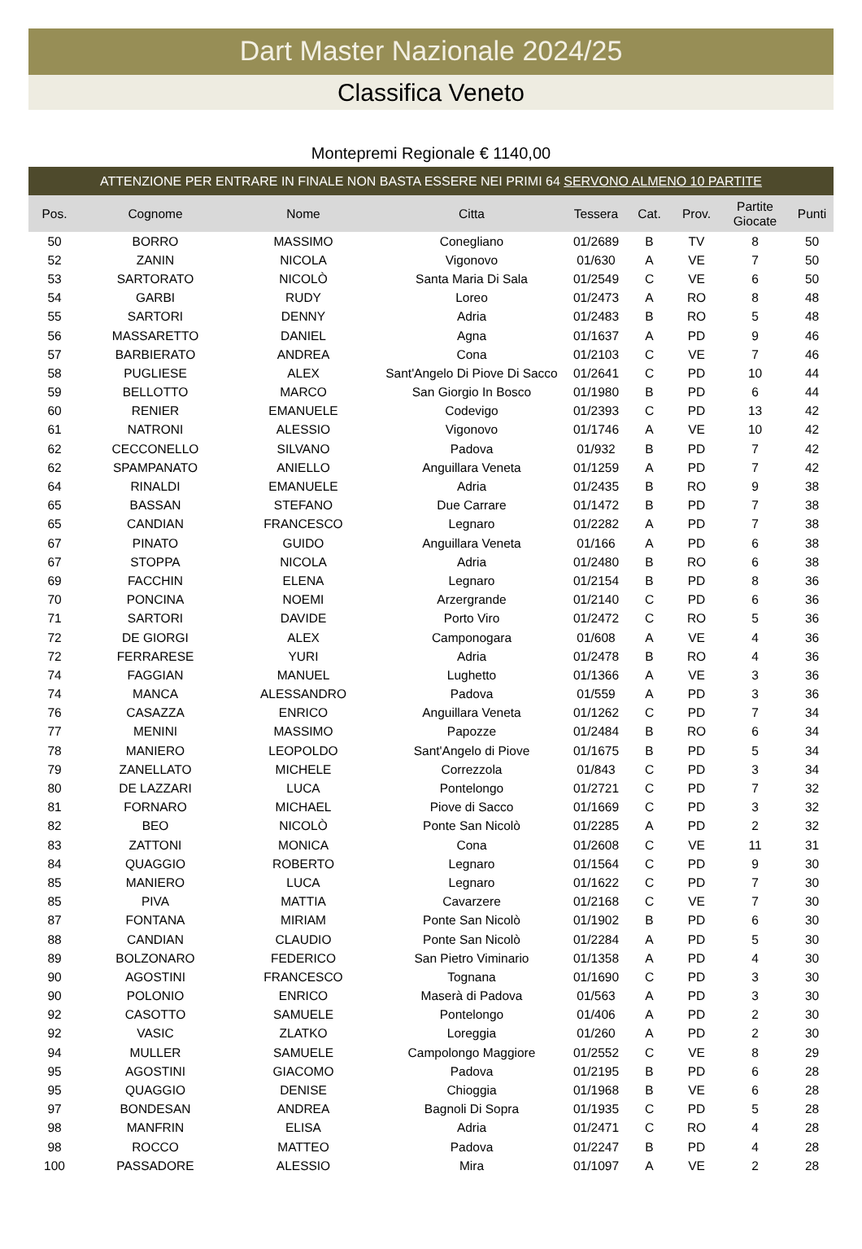Dart Master Nazionale 2024/25
Classifica Veneto
Montepremi Regionale € 1140,00
ATTENZIONE PER ENTRARE IN FINALE NON BASTA ESSERE NEI PRIMI 64 SERVONO ALMENO 10 PARTITE
| Pos. | Cognome | Nome | Citta | Tessera | Cat. | Prov. | Partite Giocate | Punti |
| --- | --- | --- | --- | --- | --- | --- | --- | --- |
| 50 | BORRO | MASSIMO | Conegliano | 01/2689 | B | TV | 8 | 50 |
| 52 | ZANIN | NICOLA | Vigonovo | 01/630 | A | VE | 7 | 50 |
| 53 | SARTORATO | NICOLÒ | Santa Maria Di Sala | 01/2549 | C | VE | 6 | 50 |
| 54 | GARBI | RUDY | Loreo | 01/2473 | A | RO | 8 | 48 |
| 55 | SARTORI | DENNY | Adria | 01/2483 | B | RO | 5 | 48 |
| 56 | MASSARETTO | DANIEL | Agna | 01/1637 | A | PD | 9 | 46 |
| 57 | BARBIERATO | ANDREA | Cona | 01/2103 | C | VE | 7 | 46 |
| 58 | PUGLIESE | ALEX | Sant'Angelo Di Piove Di Sacco | 01/2641 | C | PD | 10 | 44 |
| 59 | BELLOTTO | MARCO | San Giorgio In Bosco | 01/1980 | B | PD | 6 | 44 |
| 60 | RENIER | EMANUELE | Codevigo | 01/2393 | C | PD | 13 | 42 |
| 61 | NATRONI | ALESSIO | Vigonovo | 01/1746 | A | VE | 10 | 42 |
| 62 | CECCONELLO | SILVANO | Padova | 01/932 | B | PD | 7 | 42 |
| 62 | SPAMPANATO | ANIELLO | Anguillara Veneta | 01/1259 | A | PD | 7 | 42 |
| 64 | RINALDI | EMANUELE | Adria | 01/2435 | B | RO | 9 | 38 |
| 65 | BASSAN | STEFANO | Due Carrare | 01/1472 | B | PD | 7 | 38 |
| 65 | CANDIAN | FRANCESCO | Legnaro | 01/2282 | A | PD | 7 | 38 |
| 67 | PINATO | GUIDO | Anguillara Veneta | 01/166 | A | PD | 6 | 38 |
| 67 | STOPPA | NICOLA | Adria | 01/2480 | B | RO | 6 | 38 |
| 69 | FACCHIN | ELENA | Legnaro | 01/2154 | B | PD | 8 | 36 |
| 70 | PONCINA | NOEMI | Arzergrande | 01/2140 | C | PD | 6 | 36 |
| 71 | SARTORI | DAVIDE | Porto Viro | 01/2472 | C | RO | 5 | 36 |
| 72 | DE GIORGI | ALEX | Camponogara | 01/608 | A | VE | 4 | 36 |
| 72 | FERRARESE | YURI | Adria | 01/2478 | B | RO | 4 | 36 |
| 74 | FAGGIAN | MANUEL | Lughetto | 01/1366 | A | VE | 3 | 36 |
| 74 | MANCA | ALESSANDRO | Padova | 01/559 | A | PD | 3 | 36 |
| 76 | CASAZZA | ENRICO | Anguillara Veneta | 01/1262 | C | PD | 7 | 34 |
| 77 | MENINI | MASSIMO | Papozze | 01/2484 | B | RO | 6 | 34 |
| 78 | MANIERO | LEOPOLDO | Sant'Angelo di Piove | 01/1675 | B | PD | 5 | 34 |
| 79 | ZANELLATO | MICHELE | Correzzola | 01/843 | C | PD | 3 | 34 |
| 80 | DE LAZZARI | LUCA | Pontelongo | 01/2721 | C | PD | 7 | 32 |
| 81 | FORNARO | MICHAEL | Piove di Sacco | 01/1669 | C | PD | 3 | 32 |
| 82 | BEO | NICOLÒ | Ponte San Nicolò | 01/2285 | A | PD | 2 | 32 |
| 83 | ZATTONI | MONICA | Cona | 01/2608 | C | VE | 11 | 31 |
| 84 | QUAGGIO | ROBERTO | Legnaro | 01/1564 | C | PD | 9 | 30 |
| 85 | MANIERO | LUCA | Legnaro | 01/1622 | C | PD | 7 | 30 |
| 85 | PIVA | MATTIA | Cavarzere | 01/2168 | C | VE | 7 | 30 |
| 87 | FONTANA | MIRIAM | Ponte San Nicolò | 01/1902 | B | PD | 6 | 30 |
| 88 | CANDIAN | CLAUDIO | Ponte San Nicolò | 01/2284 | A | PD | 5 | 30 |
| 89 | BOLZONARO | FEDERICO | San Pietro Viminario | 01/1358 | A | PD | 4 | 30 |
| 90 | AGOSTINI | FRANCESCO | Tognana | 01/1690 | C | PD | 3 | 30 |
| 90 | POLONIO | ENRICO | Maserà di Padova | 01/563 | A | PD | 3 | 30 |
| 92 | CASOTTO | SAMUELE | Pontelongo | 01/406 | A | PD | 2 | 30 |
| 92 | VASIC | ZLATKO | Loreggia | 01/260 | A | PD | 2 | 30 |
| 94 | MULLER | SAMUELE | Campolongo Maggiore | 01/2552 | C | VE | 8 | 29 |
| 95 | AGOSTINI | GIACOMO | Padova | 01/2195 | B | PD | 6 | 28 |
| 95 | QUAGGIO | DENISE | Chioggia | 01/1968 | B | VE | 6 | 28 |
| 97 | BONDESAN | ANDREA | Bagnoli Di Sopra | 01/1935 | C | PD | 5 | 28 |
| 98 | MANFRIN | ELISA | Adria | 01/2471 | C | RO | 4 | 28 |
| 98 | ROCCO | MATTEO | Padova | 01/2247 | B | PD | 4 | 28 |
| 100 | PASSADORE | ALESSIO | Mira | 01/1097 | A | VE | 2 | 28 |